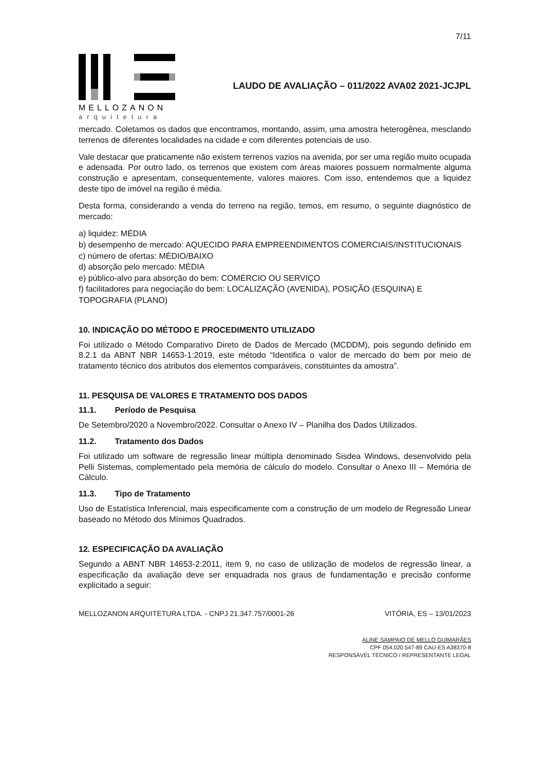7/11
MELLOZANON
arquitetura
LAUDO DE AVALIAÇÃO – 011/2022 AVA02 2021-JCJPL
mercado. Coletamos os dados que encontramos, montando, assim, uma amostra heterogênea, mesclando terrenos de diferentes localidades na cidade e com diferentes potenciais de uso.
Vale destacar que praticamente não existem terrenos vazios na avenida, por ser uma região muito ocupada e adensada. Por outro lado, os terrenos que existem com áreas maiores possuem normalmente alguma construção e apresentam, consequentemente, valores maiores. Com isso, entendemos que a liquidez deste tipo de imóvel na região é média.
Desta forma, considerando a venda do terreno na região, temos, em resumo, o seguinte diagnóstico de mercado:
a) liquidez: MÉDIA
b) desempenho de mercado: AQUECIDO PARA EMPREENDIMENTOS COMERCIAIS/INSTITUCIONAIS
c) número de ofertas: MÉDIO/BAIXO
d) absorção pelo mercado: MÉDIA
e) público-alvo para absorção do bem: COMÉRCIO OU SERVIÇO
f) facilitadores para negociação do bem: LOCALIZAÇÃO (AVENIDA), POSIÇÃO (ESQUINA) E TOPOGRAFIA (PLANO)
10. INDICAÇÃO DO MÉTODO E PROCEDIMENTO UTILIZADO
Foi utilizado o Método Comparativo Direto de Dados de Mercado (MCDDM), pois segundo definido em 8.2.1 da ABNT NBR 14653-1:2019, este método “Identifica o valor de mercado do bem por meio de tratamento técnico dos atributos dos elementos comparáveis, constituintes da amostra”.
11. PESQUISA DE VALORES E TRATAMENTO DOS DADOS
11.1. Período de Pesquisa
De Setembro/2020 a Novembro/2022. Consultar o Anexo IV – Planilha dos Dados Utilizados.
11.2. Tratamento dos Dados
Foi utilizado um software de regressão linear múltipla denominado Sisdea Windows, desenvolvido pela Pelli Sistemas, complementado pela memória de cálculo do modelo. Consultar o Anexo III – Memória de Cálculo.
11.3. Tipo de Tratamento
Uso de Estatística Inferencial, mais especificamente com a construção de um modelo de Regressão Linear baseado no Método dos Mínimos Quadrados.
12. ESPECIFICAÇÃO DA AVALIAÇÃO
Segundo a ABNT NBR 14653-2:2011, item 9, no caso de utilização de modelos de regressão linear, a especificação da avaliação deve ser enquadrada nos graus de fundamentação e precisão conforme explicitado a seguir:
MELLOZANON ARQUITETURA LTDA. - CNPJ 21.347.757/0001-26 VITÓRIA, ES – 13/01/2023
ALINE SAMPAIO DE MELLO GUIMARÃES
CPF 054.020.547-89 CAU-ES A38370-8
RESPONSÁVEL TÉCNICO / REPRESENTANTE LEGAL